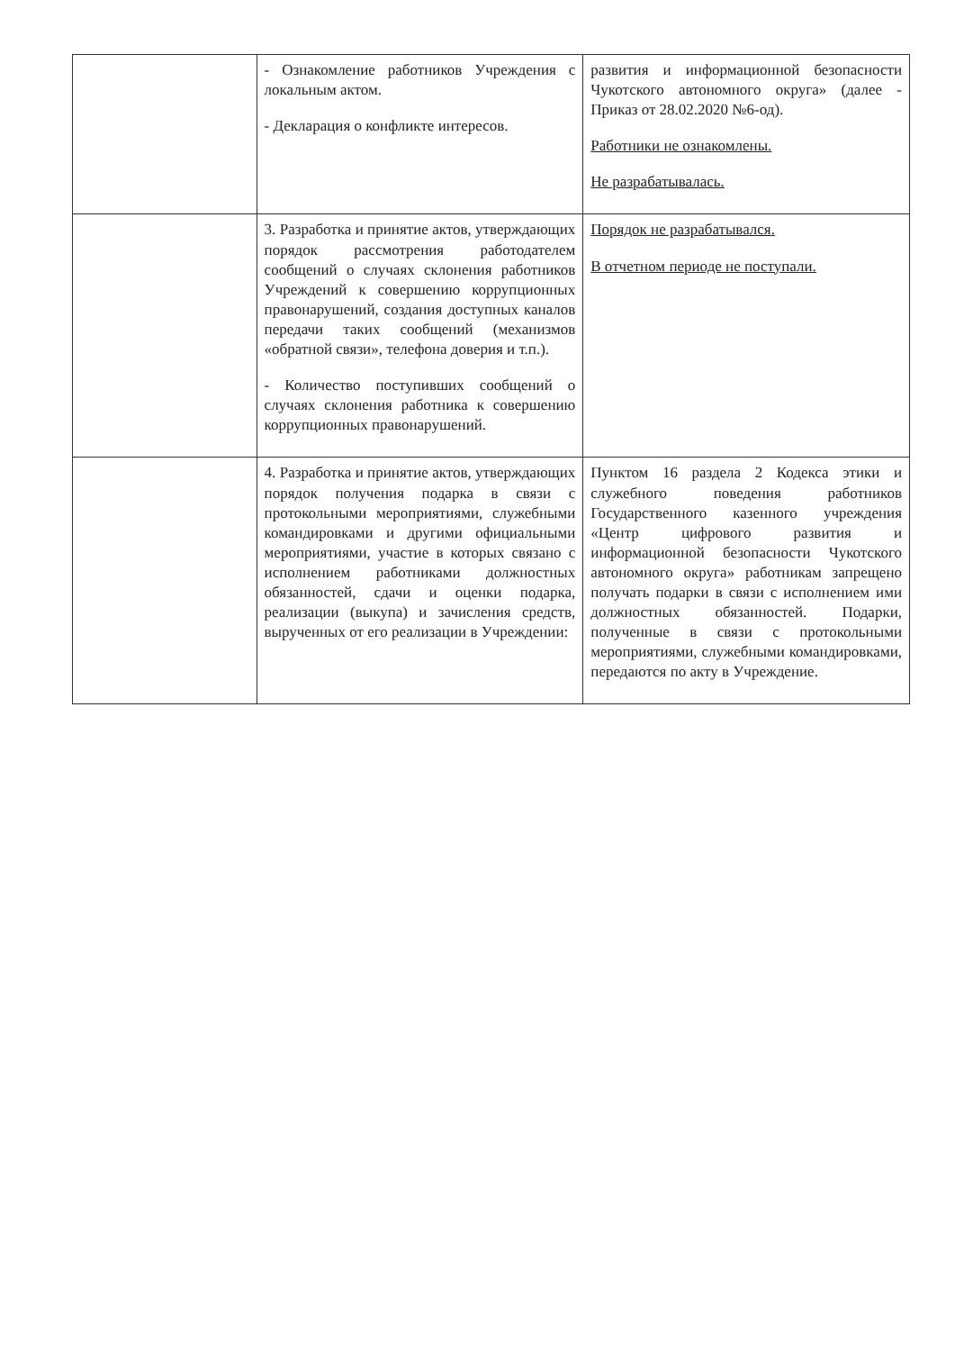| | - Ознакомление работников Учреждения с локальным актом. - Декларация о конфликте интересов. | развития и информационной безопасности Чукотского автономного округа» (далее - Приказ от 28.02.2020 №6-од). Работники не ознакомлены. Не разрабатывалась. |
| | 3. Разработка и принятие актов, утверждающих порядок рассмотрения работодателем сообщений о случаях склонения работников Учреждений к совершению коррупционных правонарушений, создания доступных каналов передачи таких сообщений (механизмов «обратной связи», телефона доверия и т.п.). - Количество поступивших сообщений о случаях склонения работника к совершению коррупционных правонарушений. | Порядок не разрабатывался. В отчетном периоде не поступали. |
| | 4. Разработка и принятие актов, утверждающих порядок получения подарка в связи с протокольными мероприятиями, служебными командировками и другими официальными мероприятиями, участие в которых связано с исполнением работниками должностных обязанностей, сдачи и оценки подарка, реализации (выкупа) и зачисления средств, вырученных от его реализации в Учреждении: | Пунктом 16 раздела 2 Кодекса этики и служебного поведения работников Государственного казенного учреждения «Центр цифрового развития и информационной безопасности Чукотского автономного округа» работникам запрещено получать подарки в связи с исполнением ими должностных обязанностей. Подарки, полученные в связи с протокольными мероприятиями, служебными командировками, передаются по акту в Учреждение. |